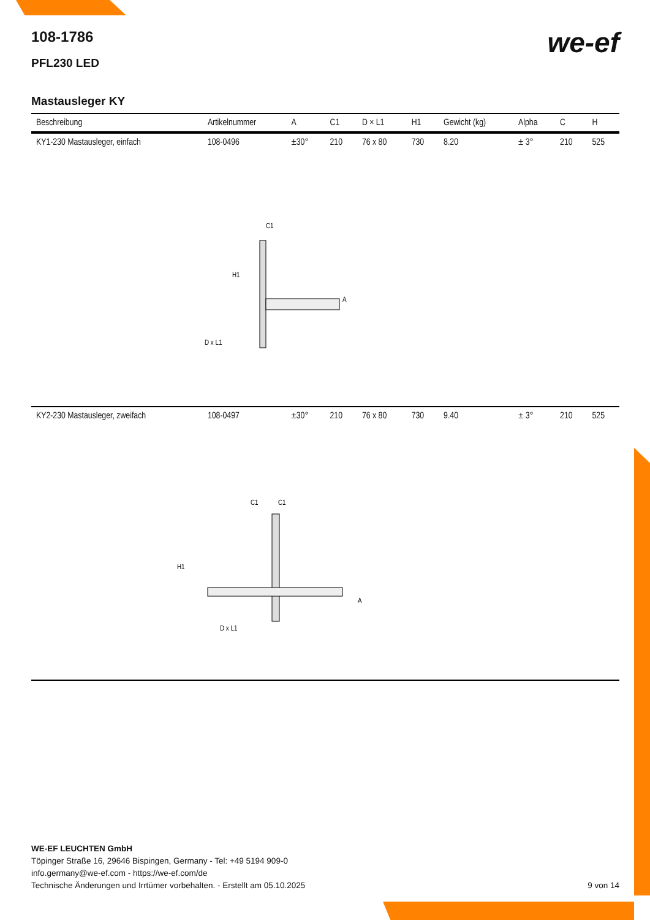we-ef
108-1786
PFL230 LED
Mastausleger KY
| Beschreibung | Artikelnummer | A | C1 | D × L1 | H1 | Gewicht (kg) | Alpha | C | H |
| --- | --- | --- | --- | --- | --- | --- | --- | --- | --- |
| KY1-230 Mastausleger, einfach | 108-0496 | ±30° | 210 | 76 x 80 | 730 | 8.20 | ± 3° | 210 | 525 |
| C1 H1 A D x L1 | | | | | | | | | |
| KY2-230 Mastausleger, zweifach | 108-0497 | ±30° | 210 | 76 x 80 | 730 | 9.40 | ± 3° | 210 | 525 |
| C1 C1 H1 A D x L1 | | | | | | | | | |
WE-EF LEUCHTEN GmbH
Töpinger Straße 16, 29646 Bispingen, Germany - Tel: +49 5194 909-0
info.germany@we-ef.com - https://we-ef.com/de
Technische Änderungen und Irrtümer vorbehalten. - Erstellt am 05.10.2025 9 von 14